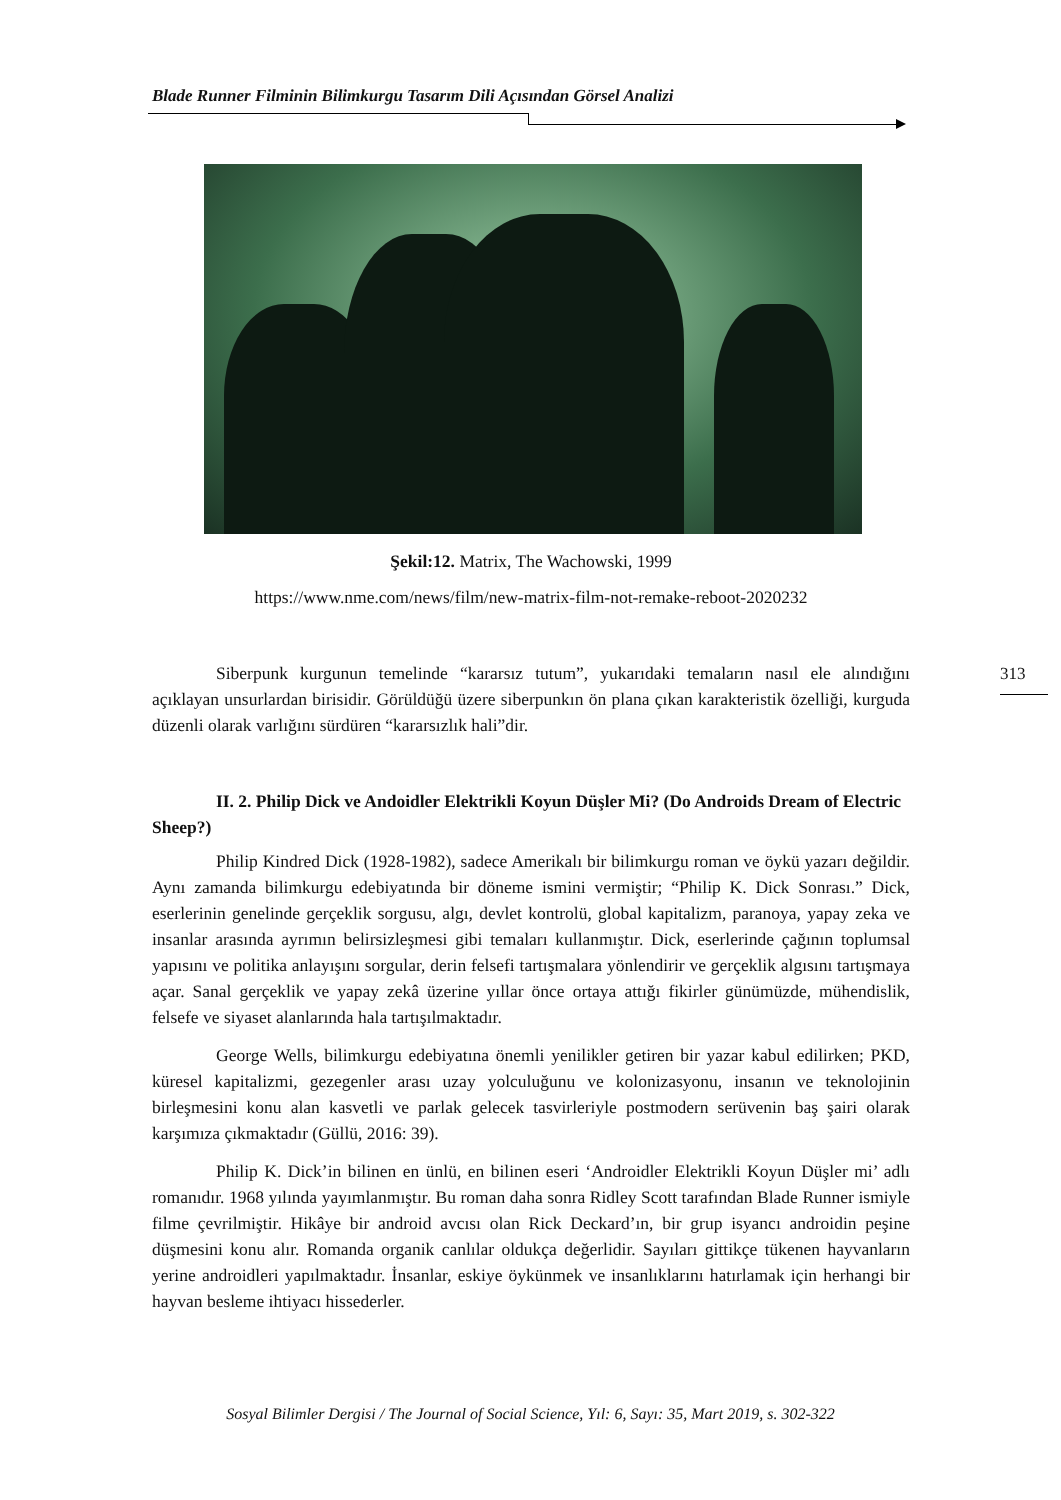Blade Runner Filminin Bilimkurgu Tasarım Dili Açısından Görsel Analizi
Şekil:12. Matrix, The Wachowski, 1999
https://www.nme.com/news/film/new-matrix-film-not-remake-reboot-2020232
Siberpunk kurgunun temelinde “kararsız tutum”, yukarıdaki temaların nasıl ele alındığını açıklayan unsurlardan birisidir. Görüldüğü üzere siberpunkın ön plana çıkan karakteristik özelliği, kurguda düzenli olarak varlığını sürdüren “kararsızlık hali”dir.
II. 2. Philip Dick ve Andoidler Elektrikli Koyun Düşler Mi? (Do Androids Dream of Electric Sheep?)
Philip Kindred Dick (1928-1982), sadece Amerikalı bir bilimkurgu roman ve öykü yazarı değildir. Aynı zamanda bilimkurgu edebiyatında bir döneme ismini vermiştir; “Philip K. Dick Sonrası.” Dick, eserlerinin genelinde gerçeklik sorgusu, algı, devlet kontrolü, global kapitalizm, paranoya, yapay zeka ve insanlar arasında ayrımın belirsizleşmesi gibi temaları kullanmıştır. Dick, eserlerinde çağının toplumsal yapısını ve politika anlayışını sorgular, derin felsefi tartışmalara yönlendirir ve gerçeklik algısını tartışmaya açar. Sanal gerçeklik ve yapay zekâ üzerine yıllar önce ortaya attığı fikirler günümüzde, mühendislik, felsefe ve siyaset alanlarında hala tartışılmaktadır.
George Wells, bilimkurgu edebiyatına önemli yenilikler getiren bir yazar kabul edilirken; PKD, küresel kapitalizmi, gezegenler arası uzay yolculuğunu ve kolonizasyonu, insanın ve teknolojinin birleşmesini konu alan kasvetli ve parlak gelecek tasvirleriyle postmodern serüvenin baş şairi olarak karşımıza çıkmaktadır (Güllü, 2016: 39).
Philip K. Dick’in bilinen en ünlü, en bilinen eseri ‘Androidler Elektrikli Koyun Düşler mi’ adlı romanıdır. 1968 yılında yayımlanmıştır. Bu roman daha sonra Ridley Scott tarafından Blade Runner ismiyle filme çevrilmiştir. Hikâye bir android avcısı olan Rick Deckard’ın, bir grup isyancı androidin peşine düşmesini konu alır. Romanda organik canlılar oldukça değerlidir. Sayıları gittikçe tükenen hayvanların yerine androidleri yapılmaktadır. İnsanlar, eskiye öykünmek ve insanlıklarını hatırlamak için herhangi bir hayvan besleme ihtiyacı hissederler.
313
Sosyal Bilimler Dergisi / The Journal of Social Science, Yıl: 6, Sayı: 35, Mart 2019, s. 302-322